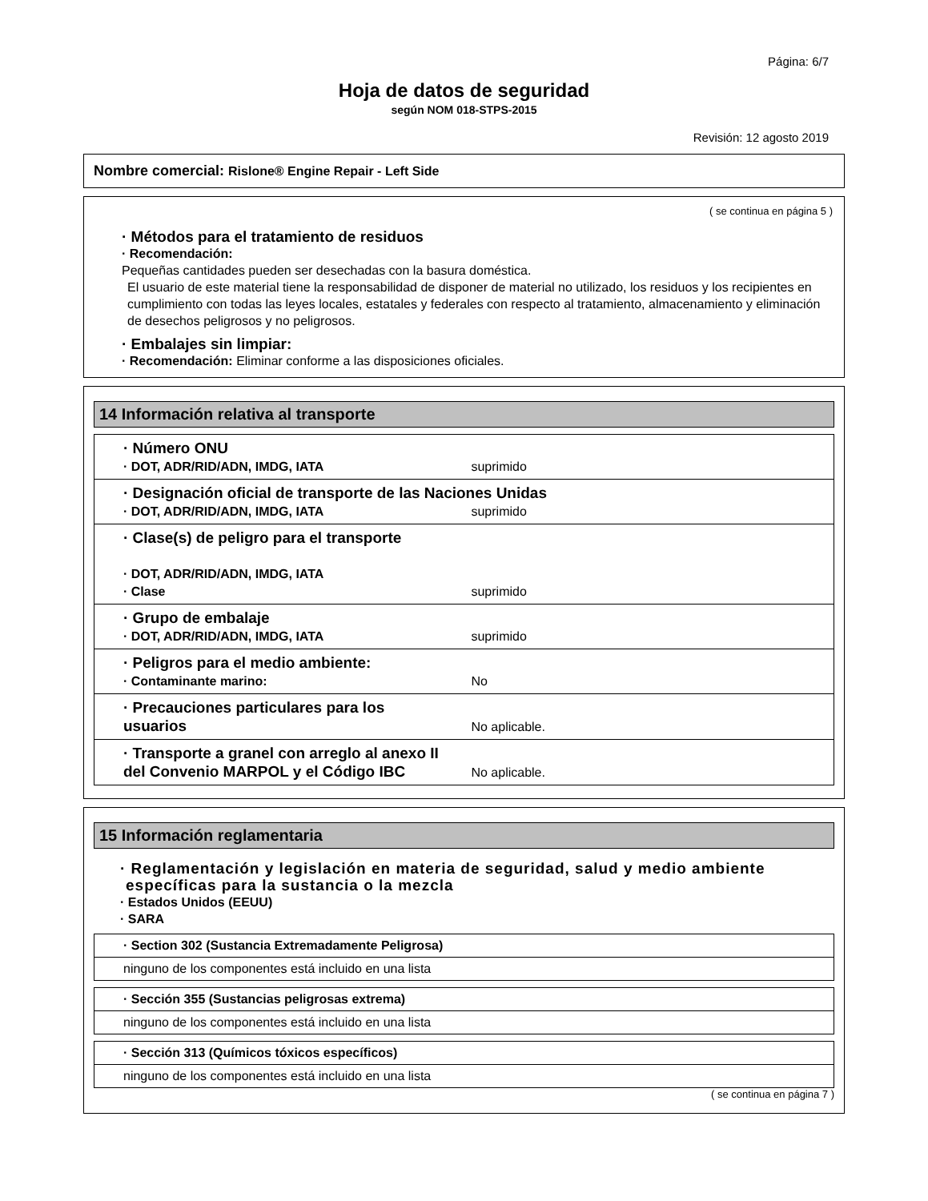Página: 6/7
Hoja de datos de seguridad
según NOM 018-STPS-2015
Revisión: 12 agosto 2019
Nombre comercial: Rislone® Engine Repair - Left Side
( se continua en página 5 )
· Métodos para el tratamiento de residuos
· Recomendación:
Pequeñas cantidades pueden ser desechadas con la basura doméstica.
El usuario de este material tiene la responsabilidad de disponer de material no utilizado, los residuos y los recipientes en cumplimiento con todas las leyes locales, estatales y federales con respecto al tratamiento, almacenamiento y eliminación de desechos peligrosos y no peligrosos.
· Embalajes sin limpiar:
· Recomendación: Eliminar conforme a las disposiciones oficiales.
14 Información relativa al transporte
| · Número ONU · DOT, ADR/RID/ADN, IMDG, IATA suprimido |
| · Designación oficial de transporte de las Naciones Unidas · DOT, ADR/RID/ADN, IMDG, IATA suprimido |
| · Clase(s) de peligro para el transporte · DOT, ADR/RID/ADN, IMDG, IATA · Clase suprimido |
| · Grupo de embalaje · DOT, ADR/RID/ADN, IMDG, IATA suprimido |
| · Peligros para el medio ambiente: · Contaminante marino: No |
| · Precauciones particulares para los usuarios No aplicable. |
| · Transporte a granel con arreglo al anexo II del Convenio MARPOL y el Código IBC No aplicable. |
15 Información reglamentaria
· Reglamentación y legislación en materia de seguridad, salud y medio ambiente específicas para la sustancia o la mezcla
· Estados Unidos (EEUU)
· SARA
| · Section 302 (Sustancia Extremadamente Peligrosa) |
| ninguno de los componentes está incluido en una lista |
| · Sección 355 (Sustancias peligrosas extrema) |
| ninguno de los componentes está incluido en una lista |
| · Sección 313 (Químicos tóxicos específicos) |
| ninguno de los componentes está incluido en una lista |
( se continua en página 7 )